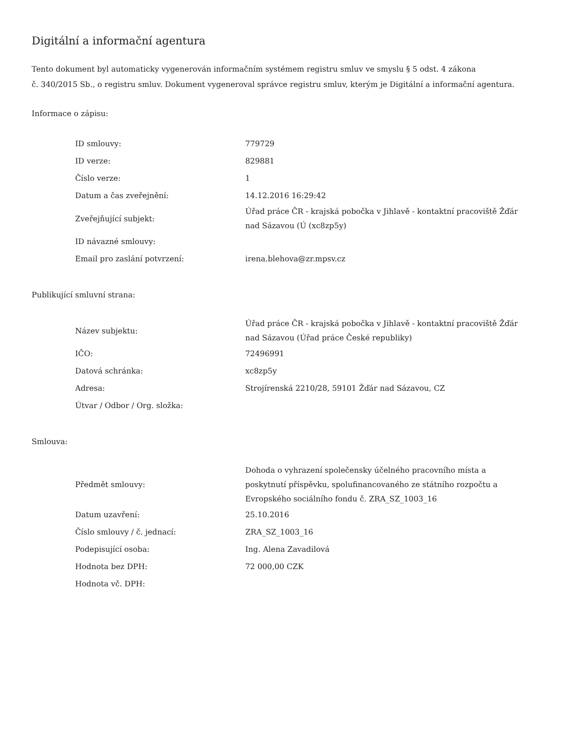Digitální a informační agentura
Tento dokument byl automaticky vygenerován informačním systémem registru smluv ve smyslu § 5 odst. 4 zákona
č. 340/2015 Sb., o registru smluv. Dokument vygeneroval správce registru smluv, kterým je Digitální a informační agentura.
Informace o zápisu:
| ID smlouvy: | 779729 |
| ID verze: | 829881 |
| Číslo verze: | 1 |
| Datum a čas zveřejnění: | 14.12.2016 16:29:42 |
| Zveřejňující subjekt: | Úřad práce ČR - krajská pobočka v Jihlavě - kontaktní pracoviště Žďár nad Sázavou (Ú (xc8zp5y) |
| ID návazné smlouvy: | |
| Email pro zaslání potvrzení: | irena.blehova@zr.mpsv.cz |
Publikující smluvní strana:
| Název subjektu: | Úřad práce ČR - krajská pobočka v Jihlavě - kontaktní pracoviště Žďár nad Sázavou (Úřad práce České republiky) |
| IČO: | 72496991 |
| Datová schránka: | xc8zp5y |
| Adresa: | Strojírenská 2210/28, 59101 Žďár nad Sázavou, CZ |
| Útvar / Odbor / Org. složka: | |
Smlouva:
| Předmět smlouvy: | Dohoda o vyhrazení společensky účelného pracovního místa a poskytnutí příspěvku, spolufinancovaného ze státního rozpočtu a Evropského sociálního fondu č. ZRA_SZ_1003_16 |
| Datum uzavření: | 25.10.2016 |
| Číslo smlouvy / č. jednací: | ZRA_SZ_1003_16 |
| Podepisující osoba: | Ing. Alena Zavadilová |
| Hodnota bez DPH: | 72 000,00 CZK |
| Hodnota vč. DPH: | |